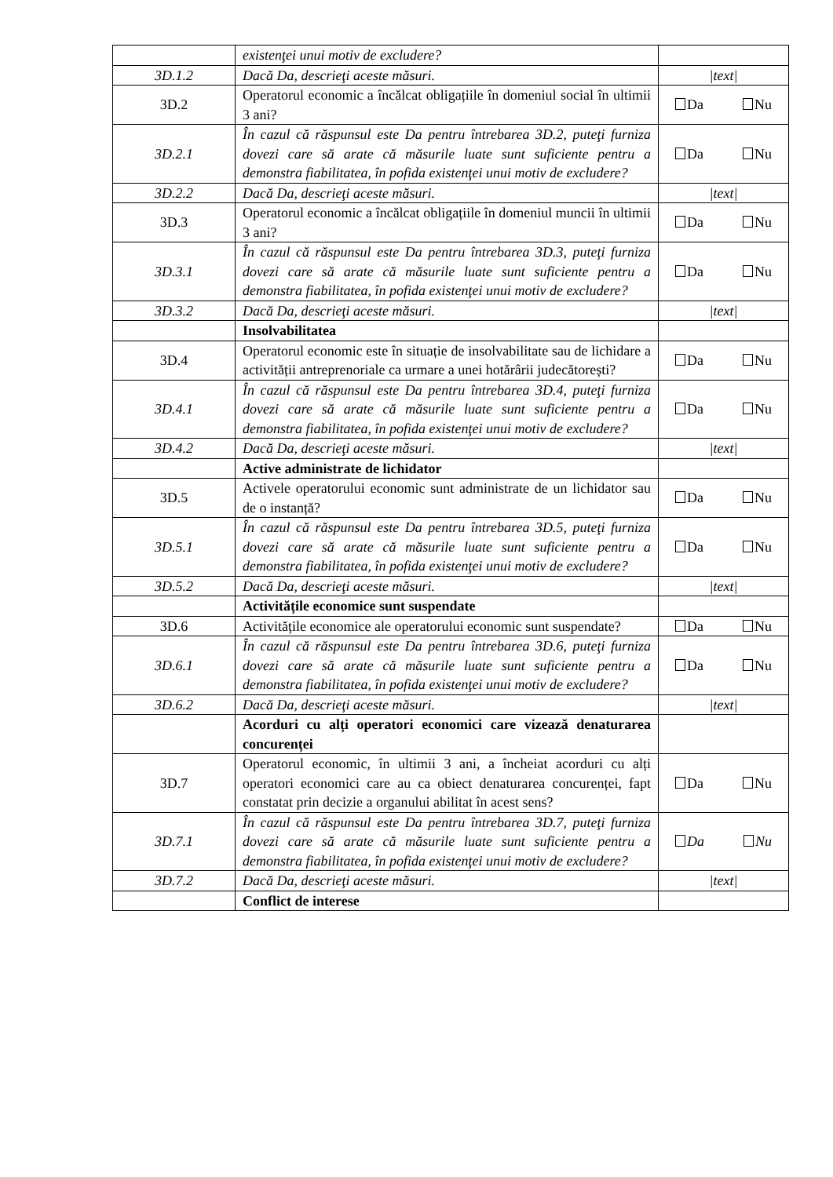| | existenţei unui motiv de excludere? | |
| 3D.1.2 | Dacă Da, descrieţi aceste măsuri. | /text/ |
| 3D.2 | Operatorul economic a încălcat obligațiile în domeniul social în ultimii 3 ani? | Da Nu |
| 3D.2.1 | În cazul că răspunsul este Da pentru întrebarea 3D.2, puteţi furniza dovezi care să arate că măsurile luate sunt suficiente pentru a demonstra fiabilitatea, în pofida existenţei unui motiv de excludere? | Da Nu |
| 3D.2.2 | Dacă Da, descrieţi aceste măsuri. | /text/ |
| 3D.3 | Operatorul economic a încălcat obligațiile în domeniul muncii în ultimii 3 ani? | Da Nu |
| 3D.3.1 | În cazul că răspunsul este Da pentru întrebarea 3D.3, puteţi furniza dovezi care să arate că măsurile luate sunt suficiente pentru a demonstra fiabilitatea, în pofida existenţei unui motiv de excludere? | Da Nu |
| 3D.3.2 | Dacă Da, descrieţi aceste măsuri. | /text/ |
| | Insolvabilitatea | |
| 3D.4 | Operatorul economic este în situație de insolvabilitate sau de lichidare a activității antreprenoriale ca urmare a unei hotărârii judecătorești? | Da Nu |
| 3D.4.1 | În cazul că răspunsul este Da pentru întrebarea 3D.4, puteţi furniza dovezi care să arate că măsurile luate sunt suficiente pentru a demonstra fiabilitatea, în pofida existenţei unui motiv de excludere? | Da Nu |
| 3D.4.2 | Dacă Da, descrieţi aceste măsuri. | /text/ |
| | Active administrate de lichidator | |
| 3D.5 | Activele operatorului economic sunt administrate de un lichidator sau de o instanță? | Da Nu |
| 3D.5.1 | În cazul că răspunsul este Da pentru întrebarea 3D.5, puteţi furniza dovezi care să arate că măsurile luate sunt suficiente pentru a demonstra fiabilitatea, în pofida existenţei unui motiv de excludere? | Da Nu |
| 3D.5.2 | Dacă Da, descrieţi aceste măsuri. | /text/ |
| | Activitățile economice sunt suspendate | |
| 3D.6 | Activitățile economice ale operatorului economic sunt suspendate? | Da Nu |
| 3D.6.1 | În cazul că răspunsul este Da pentru întrebarea 3D.6, puteţi furniza dovezi care să arate că măsurile luate sunt suficiente pentru a demonstra fiabilitatea, în pofida existenţei unui motiv de excludere? | Da Nu |
| 3D.6.2 | Dacă Da, descrieţi aceste măsuri. | /text/ |
| | Acorduri cu alți operatori economici care vizează denaturarea concurenței | |
| 3D.7 | Operatorul economic, în ultimii 3 ani, a încheiat acorduri cu alți operatori economici care au ca obiect denaturarea concurenței, fapt constatat prin decizie a organului abilitat în acest sens? | Da Nu |
| 3D.7.1 | În cazul că răspunsul este Da pentru întrebarea 3D.7, puteţi furniza dovezi care să arate că măsurile luate sunt suficiente pentru a demonstra fiabilitatea, în pofida existenţei unui motiv de excludere? | Da Nu |
| 3D.7.2 | Dacă Da, descrieţi aceste măsuri. | /text/ |
| | Conflict de interese | |